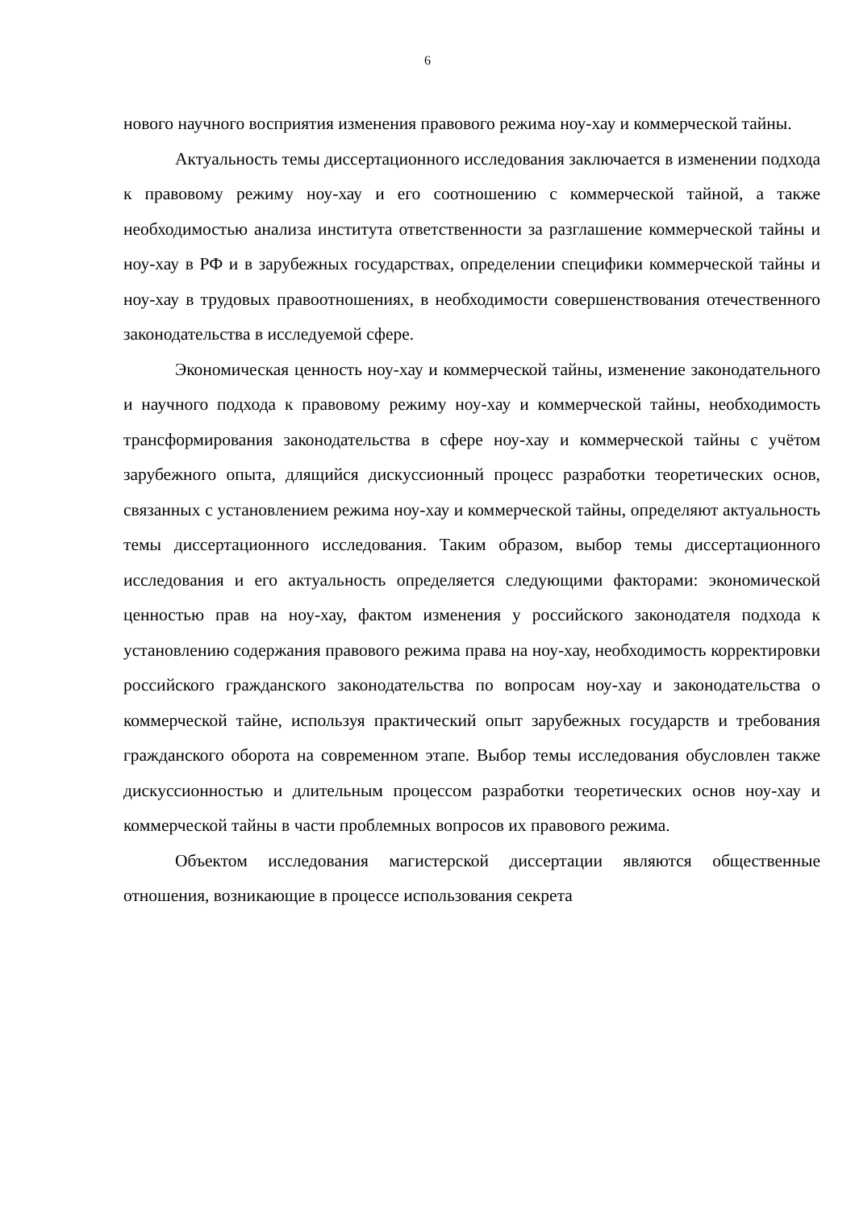6
нового научного восприятия изменения правового режима ноу-хау и коммерческой тайны.
Актуальность темы диссертационного исследования заключается в изменении подхода к правовому режиму ноу-хау и его соотношению с коммерческой тайной, а также необходимостью анализа института ответственности за разглашение коммерческой тайны и ноу-хау в РФ и в зарубежных государствах, определении специфики коммерческой тайны и ноу-хау в трудовых правоотношениях, в необходимости совершенствования отечественного законодательства в исследуемой сфере.
Экономическая ценность ноу-хау и коммерческой тайны, изменение законодательного и научного подхода к правовому режиму ноу-хау и коммерческой тайны, необходимость трансформирования законодательства в сфере ноу-хау и коммерческой тайны с учётом зарубежного опыта, длящийся дискуссионный процесс разработки теоретических основ, связанных с установлением режима ноу-хау и коммерческой тайны, определяют актуальность темы диссертационного исследования. Таким образом, выбор темы диссертационного исследования и его актуальность определяется следующими факторами: экономической ценностью прав на ноу-хау, фактом изменения у российского законодателя подхода к установлению содержания правового режима права на ноу-хау, необходимость корректировки российского гражданского законодательства по вопросам ноу-хау и законодательства о коммерческой тайне, используя практический опыт зарубежных государств и требования гражданского оборота на современном этапе. Выбор темы исследования обусловлен также дискуссионностью и длительным процессом разработки теоретических основ ноу-хау и коммерческой тайны в части проблемных вопросов их правового режима.
Объектом исследования магистерской диссертации являются общественные отношения, возникающие в процессе использования секрета